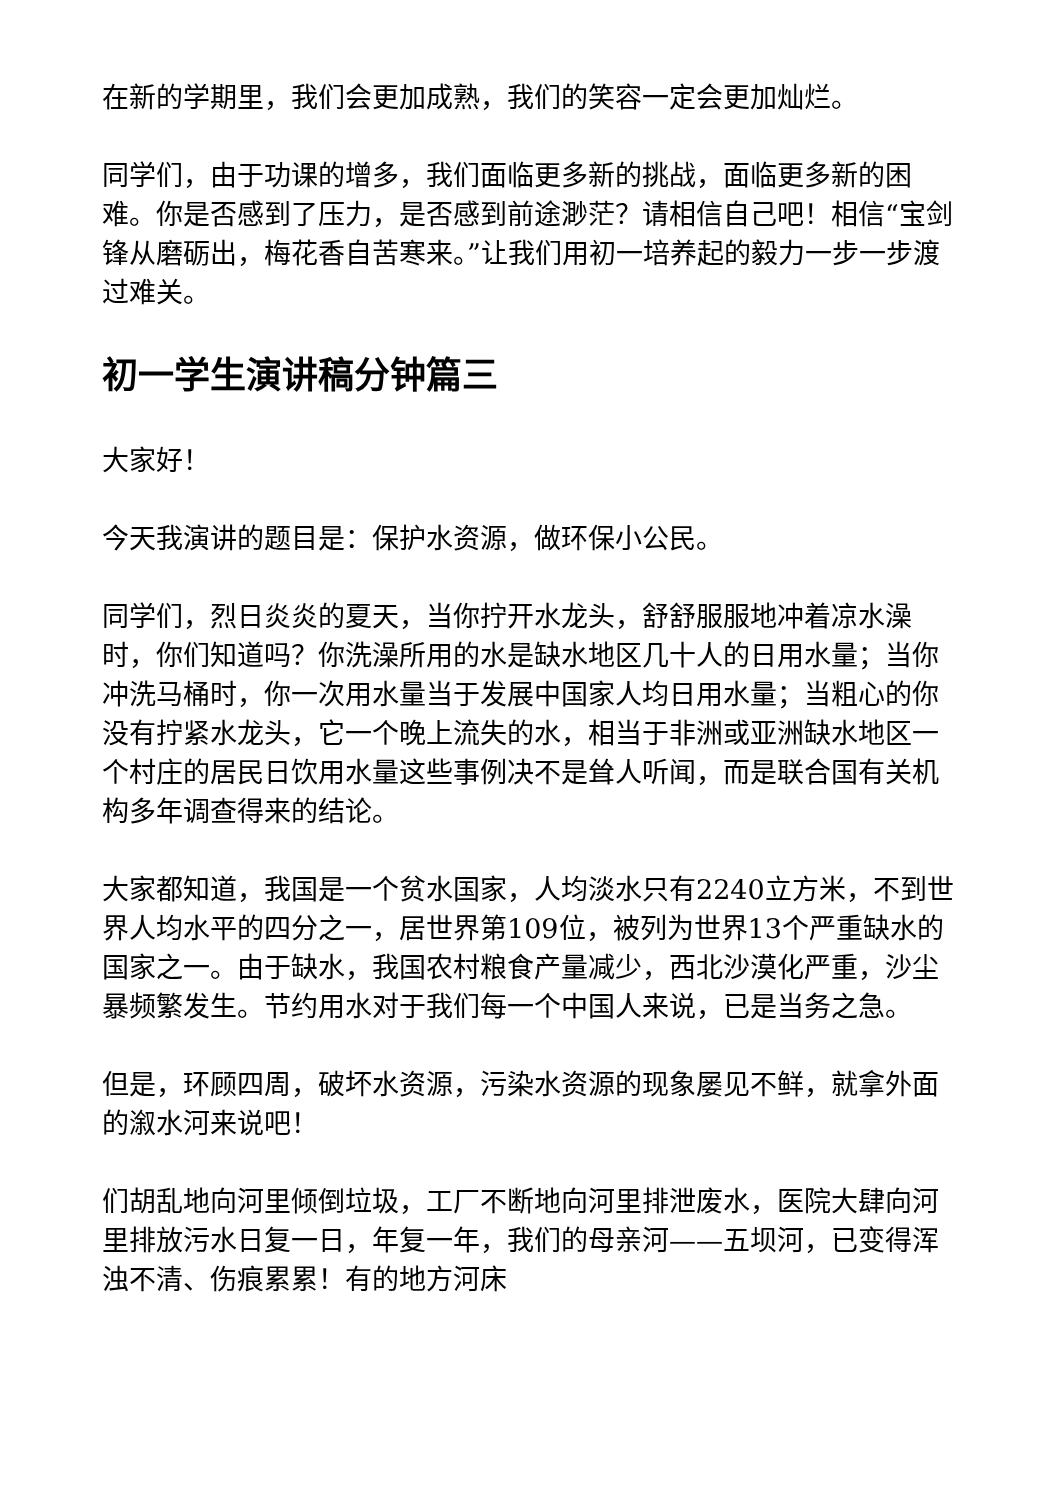在新的学期里，我们会更加成熟，我们的笑容一定会更加灿烂。
同学们，由于功课的增多，我们面临更多新的挑战，面临更多新的困难。你是否感到了压力，是否感到前途渺茫？请相信自己吧！相信“宝剑锋从磨砺出，梅花香自苦寒来。”让我们用初一培养起的毅力一步一步渡过难关。
初一学生演讲稿分钟篇三
大家好！
今天我演讲的题目是：保护水资源，做环保小公民。
同学们，烈日炎炎的夏天，当你拧开水龙头，舒舒服服地冲着凉水澡时，你们知道吗？你洗澡所用的水是缺水地区几十人的日用水量；当你冲洗马桶时，你一次用水量当于发展中国家人均日用水量；当粗心的你没有拧紧水龙头，它一个晚上流失的水，相当于非洲或亚洲缺水地区一个村庄的居民日饮用水量这些事例决不是耸人听闻，而是联合国有关机构多年调查得来的结论。
大家都知道，我国是一个贫水国家，人均淡水只有2240立方米，不到世界人均水平的四分之一，居世界第109位，被列为世界13个严重缺水的国家之一。由于缺水，我国农村粮食产量减少，西北沙漠化严重，沙尘暴频繁发生。节约用水对于我们每一个中国人来说，已是当务之急。
但是，环顾四周，破坏水资源，污染水资源的现象屡见不鲜，就拿外面的溆水河来说吧！
们胡乱地向河里倾倒垃圾，工厂不断地向河里排泄废水，医院大肆向河里排放污水日复一日，年复一年，我们的母亲河——五坝河，已变得浑浊不清、伤痕累累！有的地方河床